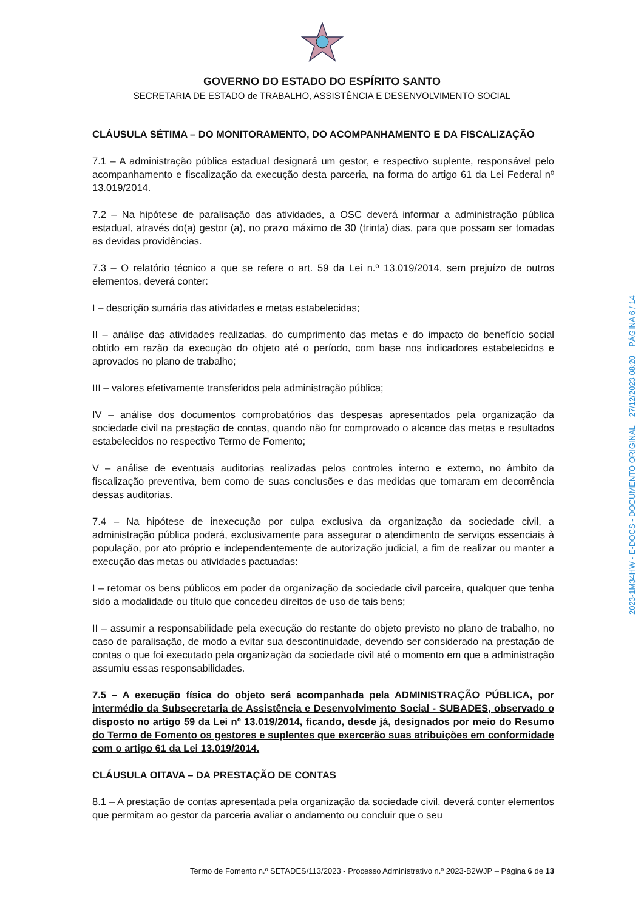GOVERNO DO ESTADO DO ESPÍRITO SANTO
SECRETARIA DE ESTADO de TRABALHO, ASSISTÊNCIA E DESENVOLVIMENTO SOCIAL
CLÁUSULA SÉTIMA – DO MONITORAMENTO, DO ACOMPANHAMENTO E DA FISCALIZAÇÃO
7.1 – A administração pública estadual designará um gestor, e respectivo suplente, responsável pelo acompanhamento e fiscalização da execução desta parceria, na forma do artigo 61 da Lei Federal nº 13.019/2014.
7.2 – Na hipótese de paralisação das atividades, a OSC deverá informar a administração pública estadual, através do(a) gestor (a), no prazo máximo de 30 (trinta) dias, para que possam ser tomadas as devidas providências.
7.3 – O relatório técnico a que se refere o art. 59 da Lei n.º 13.019/2014, sem prejuízo de outros elementos, deverá conter:
I – descrição sumária das atividades e metas estabelecidas;
II – análise das atividades realizadas, do cumprimento das metas e do impacto do benefício social obtido em razão da execução do objeto até o período, com base nos indicadores estabelecidos e aprovados no plano de trabalho;
III – valores efetivamente transferidos pela administração pública;
IV – análise dos documentos comprobatórios das despesas apresentados pela organização da sociedade civil na prestação de contas, quando não for comprovado o alcance das metas e resultados estabelecidos no respectivo Termo de Fomento;
V – análise de eventuais auditorias realizadas pelos controles interno e externo, no âmbito da fiscalização preventiva, bem como de suas conclusões e das medidas que tomaram em decorrência dessas auditorias.
7.4 – Na hipótese de inexecução por culpa exclusiva da organização da sociedade civil, a administração pública poderá, exclusivamente para assegurar o atendimento de serviços essenciais à população, por ato próprio e independentemente de autorização judicial, a fim de realizar ou manter a execução das metas ou atividades pactuadas:
I – retomar os bens públicos em poder da organização da sociedade civil parceira, qualquer que tenha sido a modalidade ou título que concedeu direitos de uso de tais bens;
II – assumir a responsabilidade pela execução do restante do objeto previsto no plano de trabalho, no caso de paralisação, de modo a evitar sua descontinuidade, devendo ser considerado na prestação de contas o que foi executado pela organização da sociedade civil até o momento em que a administração assumiu essas responsabilidades.
7.5 – A execução física do objeto será acompanhada pela ADMINISTRAÇÃO PÚBLICA, por intermédio da Subsecretaria de Assistência e Desenvolvimento Social - SUBADES, observado o disposto no artigo 59 da Lei nº 13.019/2014, ficando, desde já, designados por meio do Resumo do Termo de Fomento os gestores e suplentes que exercerão suas atribuições em conformidade com o artigo 61 da Lei 13.019/2014.
CLÁUSULA OITAVA – DA PRESTAÇÃO DE CONTAS
8.1 – A prestação de contas apresentada pela organização da sociedade civil, deverá conter elementos que permitam ao gestor da parceria avaliar o andamento ou concluir que o seu
2023-1M34HW - E-DOCS - DOCUMENTO ORIGINAL 27/12/2023 08:20 PÁGINA 6 / 14
Termo de Fomento n.º SETADES/113/2023 - Processo Administrativo n.º 2023-B2WJP – Página 6 de 13